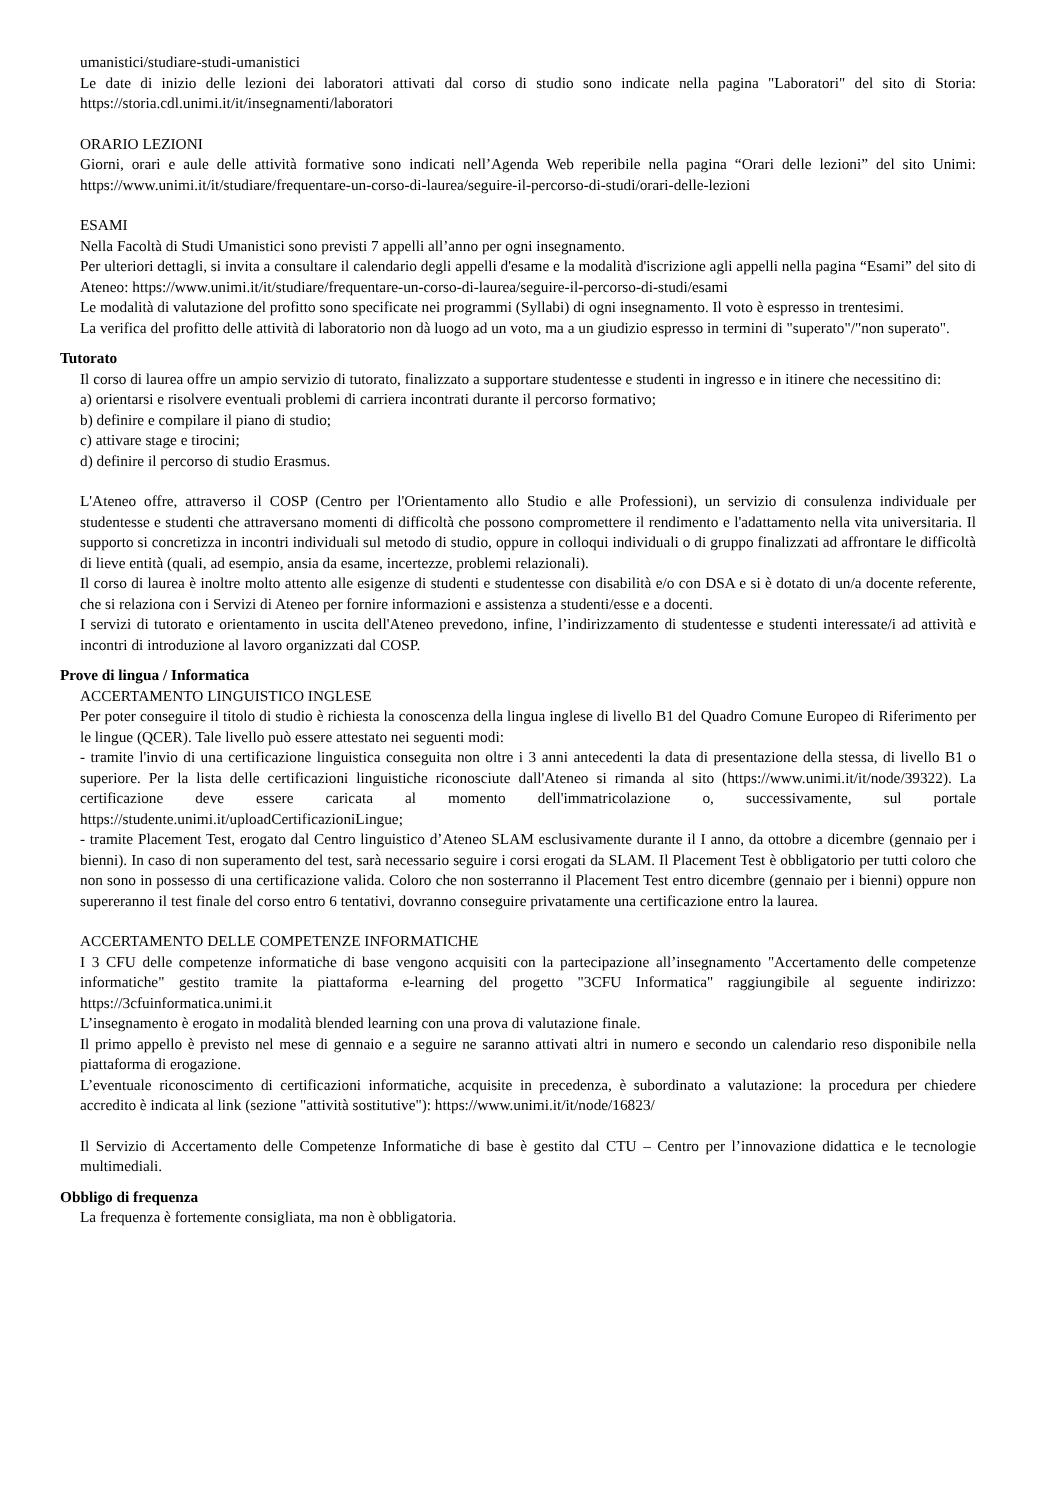umanistici/studiare-studi-umanistici
Le date di inizio delle lezioni dei laboratori attivati dal corso di studio sono indicate nella pagina "Laboratori" del sito di Storia: https://storia.cdl.unimi.it/it/insegnamenti/laboratori
ORARIO LEZIONI
Giorni, orari e aule delle attività formative sono indicati nell’Agenda Web reperibile nella pagina “Orari delle lezioni” del sito Unimi: https://www.unimi.it/it/studiare/frequentare-un-corso-di-laurea/seguire-il-percorso-di-studi/orari-delle-lezioni
ESAMI
Nella Facoltà di Studi Umanistici sono previsti 7 appelli all’anno per ogni insegnamento.
Per ulteriori dettagli, si invita a consultare il calendario degli appelli d'esame e la modalità d'iscrizione agli appelli nella pagina “Esami” del sito di Ateneo: https://www.unimi.it/it/studiare/frequentare-un-corso-di-laurea/seguire-il-percorso-di-studi/esami
Le modalità di valutazione del profitto sono specificate nei programmi (Syllabi) di ogni insegnamento. Il voto è espresso in trentesimi.
La verifica del profitto delle attività di laboratorio non dà luogo ad un voto, ma a un giudizio espresso in termini di "superato"/"non superato".
Tutorato
Il corso di laurea offre un ampio servizio di tutorato, finalizzato a supportare studentesse e studenti in ingresso e in itinere che necessitino di:
a) orientarsi e risolvere eventuali problemi di carriera incontrati durante il percorso formativo;
b) definire e compilare il piano di studio;
c) attivare stage e tirocini;
d) definire il percorso di studio Erasmus.
L'Ateneo offre, attraverso il COSP (Centro per l'Orientamento allo Studio e alle Professioni), un servizio di consulenza individuale per studentesse e studenti che attraversano momenti di difficoltà che possono compromettere il rendimento e l'adattamento nella vita universitaria. Il supporto si concretizza in incontri individuali sul metodo di studio, oppure in colloqui individuali o di gruppo finalizzati ad affrontare le difficoltà di lieve entità (quali, ad esempio, ansia da esame, incertezze, problemi relazionali).
Il corso di laurea è inoltre molto attento alle esigenze di studenti e studentesse con disabilità e/o con DSA e si è dotato di un/a docente referente, che si relaziona con i Servizi di Ateneo per fornire informazioni e assistenza a studenti/esse e a docenti.
I servizi di tutorato e orientamento in uscita dell'Ateneo prevedono, infine, l’indirizzamento di studentesse e studenti interessate/i ad attività e incontri di introduzione al lavoro organizzati dal COSP.
Prove di lingua / Informatica
ACCERTAMENTO LINGUISTICO INGLESE
Per poter conseguire il titolo di studio è richiesta la conoscenza della lingua inglese di livello B1 del Quadro Comune Europeo di Riferimento per le lingue (QCER). Tale livello può essere attestato nei seguenti modi:
- tramite l'invio di una certificazione linguistica conseguita non oltre i 3 anni antecedenti la data di presentazione della stessa, di livello B1 o superiore. Per la lista delle certificazioni linguistiche riconosciute dall'Ateneo si rimanda al sito (https://www.unimi.it/it/node/39322). La certificazione deve essere caricata al momento dell'immatricolazione o, successivamente, sul portale https://studente.unimi.it/uploadCertificazioniLingue;
- tramite Placement Test, erogato dal Centro linguistico d’Ateneo SLAM esclusivamente durante il I anno, da ottobre a dicembre (gennaio per i bienni). In caso di non superamento del test, sarà necessario seguire i corsi erogati da SLAM. Il Placement Test è obbligatorio per tutti coloro che non sono in possesso di una certificazione valida. Coloro che non sosterranno il Placement Test entro dicembre (gennaio per i bienni) oppure non supereranno il test finale del corso entro 6 tentativi, dovranno conseguire privatamente una certificazione entro la laurea.
ACCERTAMENTO DELLE COMPETENZE INFORMATICHE
I 3 CFU delle competenze informatiche di base vengono acquisiti con la partecipazione all’insegnamento "Accertamento delle competenze informatiche" gestito tramite la piattaforma e-learning del progetto "3CFU Informatica" raggiungibile al seguente indirizzo: https://3cfuinformatica.unimi.it
L’insegnamento è erogato in modalità blended learning con una prova di valutazione finale.
Il primo appello è previsto nel mese di gennaio e a seguire ne saranno attivati altri in numero e secondo un calendario reso disponibile nella piattaforma di erogazione.
L’eventuale riconoscimento di certificazioni informatiche, acquisite in precedenza, è subordinato a valutazione: la procedura per chiedere accredito è indicata al link (sezione "attività sostitutive"): https://www.unimi.it/it/node/16823/
Il Servizio di Accertamento delle Competenze Informatiche di base è gestito dal CTU – Centro per l’innovazione didattica e le tecnologie multimediali.
Obbligo di frequenza
La frequenza è fortemente consigliata, ma non è obbligatoria.